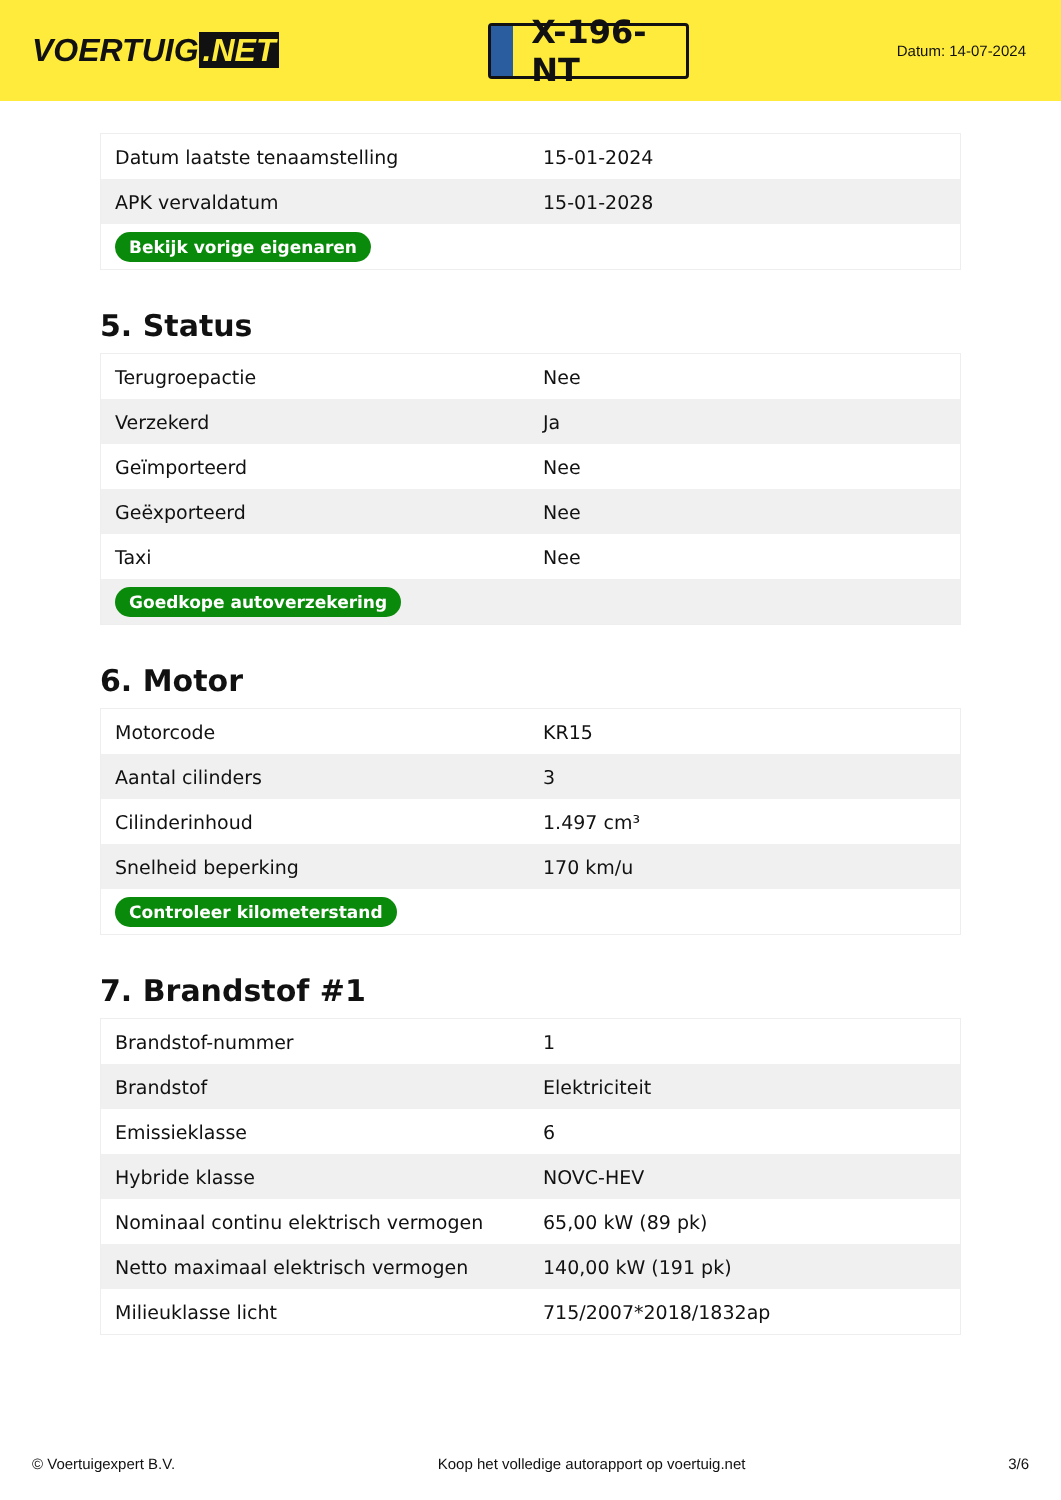VOERTUIG.NET
X-196-NT
Datum: 14-07-2024
| Datum laatste tenaamstelling | 15-01-2024 |
| APK vervaldatum | 15-01-2028 |
| Bekijk vorige eigenaren | |
5. Status
| Terugroepactie | Nee |
| Verzekerd | Ja |
| Geïmporteerd | Nee |
| Geëxporteerd | Nee |
| Taxi | Nee |
| Goedkope autoverzekering | |
6. Motor
| Motorcode | KR15 |
| Aantal cilinders | 3 |
| Cilinderinhoud | 1.497 cm³ |
| Snelheid beperking | 170 km/u |
| Controleer kilometerstand | |
7. Brandstof #1
| Brandstof-nummer | 1 |
| Brandstof | Elektriciteit |
| Emissieklasse | 6 |
| Hybride klasse | NOVC-HEV |
| Nominaal continu elektrisch vermogen | 65,00 kW (89 pk) |
| Netto maximaal elektrisch vermogen | 140,00 kW (191 pk) |
| Milieuklasse licht | 715/2007*2018/1832ap |
© Voertuigexpert B.V. Koop het volledige autorapport op voertuig.net 3/6